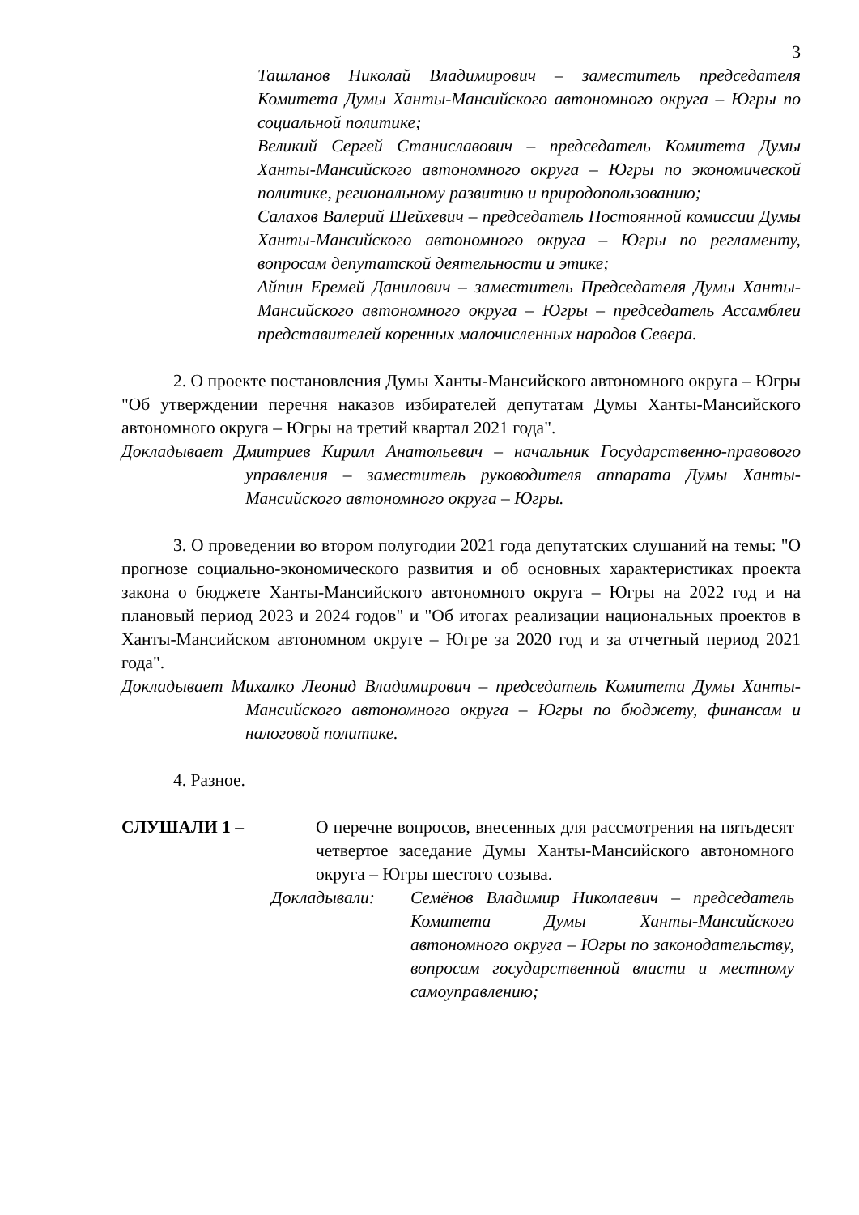3
Ташланов Николай Владимирович – заместитель председателя Комитета Думы Ханты-Мансийского автономного округа – Югры по социальной политике;
Великий Сергей Станиславович – председатель Комитета Думы Ханты-Мансийского автономного округа – Югры по экономической политике, региональному развитию и природопользованию;
Салахов Валерий Шейхевич – председатель Постоянной комиссии Думы Ханты-Мансийского автономного округа – Югры по регламенту, вопросам депутатской деятельности и этике;
Айпин Еремей Данилович – заместитель Председателя Думы Ханты-Мансийского автономного округа – Югры – председатель Ассамблеи представителей коренных малочисленных народов Севера.
2. О проекте постановления Думы Ханты-Мансийского автономного округа – Югры "Об утверждении перечня наказов избирателей депутатам Думы Ханты-Мансийского автономного округа – Югры на третий квартал 2021 года".
Докладывает Дмитриев Кирилл Анатольевич – начальник Государственно-правового управления – заместитель руководителя аппарата Думы Ханты-Мансийского автономного округа – Югры.
3. О проведении во втором полугодии 2021 года депутатских слушаний на темы: "О прогнозе социально-экономического развития и об основных характеристиках проекта закона о бюджете Ханты-Мансийского автономного округа – Югры на 2022 год и на плановый период 2023 и 2024 годов" и "Об итогах реализации национальных проектов в Ханты-Мансийском автономном округе – Югре за 2020 год и за отчетный период 2021 года".
Докладывает Михалко Леонид Владимирович – председатель Комитета Думы Ханты-Мансийского автономного округа – Югры по бюджету, финансам и налоговой политике.
4. Разное.
СЛУШАЛИ 1 – О перечне вопросов, внесенных для рассмотрения на пятьдесят четвертое заседание Думы Ханты-Мансийского автономного округа – Югры шестого созыва.
Докладывали: Семёнов Владимир Николаевич – председатель Комитета Думы Ханты-Мансийского автономного округа – Югры по законодательству, вопросам государственной власти и местному самоуправлению;